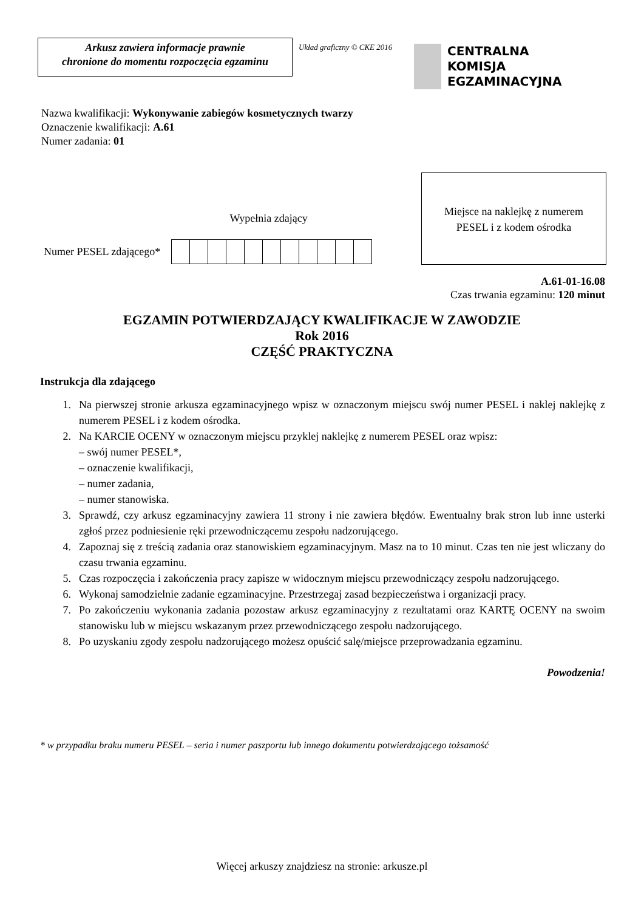Arkusz zawiera informacje prawnie
chronione do momentu rozpoczęcia egzaminu
Układ graficzny © CKE 2016
CENTRALNA
KOMISJA
EGZAMINACYJNA
Nazwa kwalifikacji: Wykonywanie zabiegów kosmetycznych twarzy
Oznaczenie kwalifikacji: A.61
Numer zadania: 01
Wypełnia zdający
Numer PESEL zdającego*
Miejsce na naklejkę z numerem
PESEL i z kodem ośrodka
A.61-01-16.08
Czas trwania egzaminu: 120 minut
EGZAMIN POTWIERDZAJĄCY KWALIFIKACJE W ZAWODZIE
Rok 2016
CZĘŚĆ PRAKTYCZNA
Instrukcja dla zdającego
1. Na pierwszej stronie arkusza egzaminacyjnego wpisz w oznaczonym miejscu swój numer PESEL i naklej naklejkę z numerem PESEL i z kodem ośrodka.
2. Na KARCIE OCENY w oznaczonym miejscu przyklej naklejkę z numerem PESEL oraz wpisz:
– swój numer PESEL*,
– oznaczenie kwalifikacji,
– numer zadania,
– numer stanowiska.
3. Sprawdź, czy arkusz egzaminacyjny zawiera 11 strony i nie zawiera błędów. Ewentualny brak stron lub inne usterki zgłoś przez podniesienie ręki przewodniczącemu zespołu nadzorującego.
4. Zapoznaj się z treścią zadania oraz stanowiskiem egzaminacyjnym. Masz na to 10 minut. Czas ten nie jest wliczany do czasu trwania egzaminu.
5. Czas rozpoczęcia i zakończenia pracy zapisze w widocznym miejscu przewodniczący zespołu nadzorującego.
6. Wykonaj samodzielnie zadanie egzaminacyjne. Przestrzegaj zasad bezpieczeństwa i organizacji pracy.
7. Po zakończeniu wykonania zadania pozostaw arkusz egzaminacyjny z rezultatami oraz KARTĘ OCENY na swoim stanowisku lub w miejscu wskazanym przez przewodniczącego zespołu nadzorującego.
8. Po uzyskaniu zgody zespołu nadzorującego możesz opuścić salę/miejsce przeprowadzania egzaminu.
Powodzenia!
* w przypadku braku numeru PESEL – seria i numer paszportu lub innego dokumentu potwierdzającego tożsamość
Więcej arkuszy znajdziesz na stronie: arkusze.pl